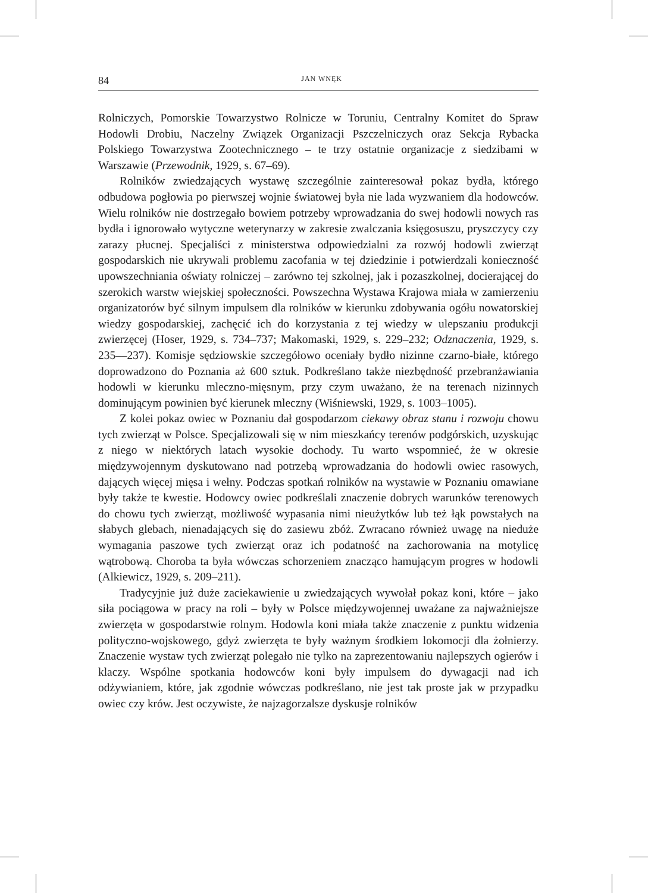84 JAN WNĘK
Rolniczych, Pomorskie Towarzystwo Rolnicze w Toruniu, Centralny Komitet do Spraw Hodowli Drobiu, Naczelny Związek Organizacji Pszczelniczych oraz Sekcja Rybacka Polskiego Towarzystwa Zootechnicznego – te trzy ostatnie organizacje z siedzibami w Warszawie (Przewodnik, 1929, s. 67–69).
Rolników zwiedzających wystawę szczególnie zainteresował pokaz bydła, którego odbudowa pogłowia po pierwszej wojnie światowej była nie lada wyzwaniem dla hodowców. Wielu rolników nie dostrzegało bowiem potrzeby wprowadzania do swej hodowli nowych ras bydła i ignorowało wytyczne weterynarzy w zakresie zwalczania księgosuszu, pryszczycy czy zarazy płucnej. Specjaliści z ministerstwa odpowiedzialni za rozwój hodowli zwierząt gospodarskich nie ukrywali problemu zacofania w tej dziedzinie i potwierdzali konieczność upowszechniania oświaty rolniczej – zarówno tej szkolnej, jak i pozaszkolnej, docierającej do szerokich warstw wiejskiej społeczności. Powszechna Wystawa Krajowa miała w zamierzeniu organizatorów być silnym impulsem dla rolników w kierunku zdobywania ogółu nowatorskiej wiedzy gospodarskiej, zachęcić ich do korzystania z tej wiedzy w ulepszaniu produkcji zwierzęcej (Hoser, 1929, s. 734–737; Makomaski, 1929, s. 229–232; Odznaczenia, 1929, s. 235––237). Komisje sędziowskie szczegółowo oceniały bydło nizinne czarno-białe, którego doprowadzono do Poznania aż 600 sztuk. Podkreślano także niezbędność przebranżawiania hodowli w kierunku mleczno-mięsnym, przy czym uważano, że na terenach nizinnych dominującym powinien być kierunek mleczny (Wiśniewski, 1929, s. 1003–1005).
Z kolei pokaz owiec w Poznaniu dał gospodarzom ciekawy obraz stanu i rozwoju chowu tych zwierząt w Polsce. Specjalizowali się w nim mieszkańcy terenów podgórskich, uzyskując z niego w niektórych latach wysokie dochody. Tu warto wspomnieć, że w okresie międzywojennym dyskutowano nad potrzebą wprowadzania do hodowli owiec rasowych, dających więcej mięsa i wełny. Podczas spotkań rolników na wystawie w Poznaniu omawiane były także te kwestie. Hodowcy owiec podkreślali znaczenie dobrych warunków terenowych do chowu tych zwierząt, możliwość wypasania nimi nieużytków lub też łąk powstałych na słabych glebach, nienadających się do zasiewu zbóż. Zwracano również uwagę na nieduże wymagania paszowe tych zwierząt oraz ich podatność na zachorowania na motylicę wątrobową. Choroba ta była wówczas schorzeniem znacząco hamującym progres w hodowli (Alkiewicz, 1929, s. 209–211).
Tradycyjnie już duże zaciekawienie u zwiedzających wywołał pokaz koni, które – jako siła pociągowa w pracy na roli – były w Polsce międzywojennej uważane za najważniejsze zwierzęta w gospodarstwie rolnym. Hodowla koni miała także znaczenie z punktu widzenia polityczno-wojskowego, gdyż zwierzęta te były ważnym środkiem lokomocji dla żołnierzy. Znaczenie wystaw tych zwierząt polegało nie tylko na zaprezentowaniu najlepszych ogierów i klaczy. Wspólne spotkania hodowców koni były impulsem do dywagacji nad ich odżywianiem, które, jak zgodnie wówczas podkreślano, nie jest tak proste jak w przypadku owiec czy krów. Jest oczywiste, że najzagorzalsze dyskusje rolników